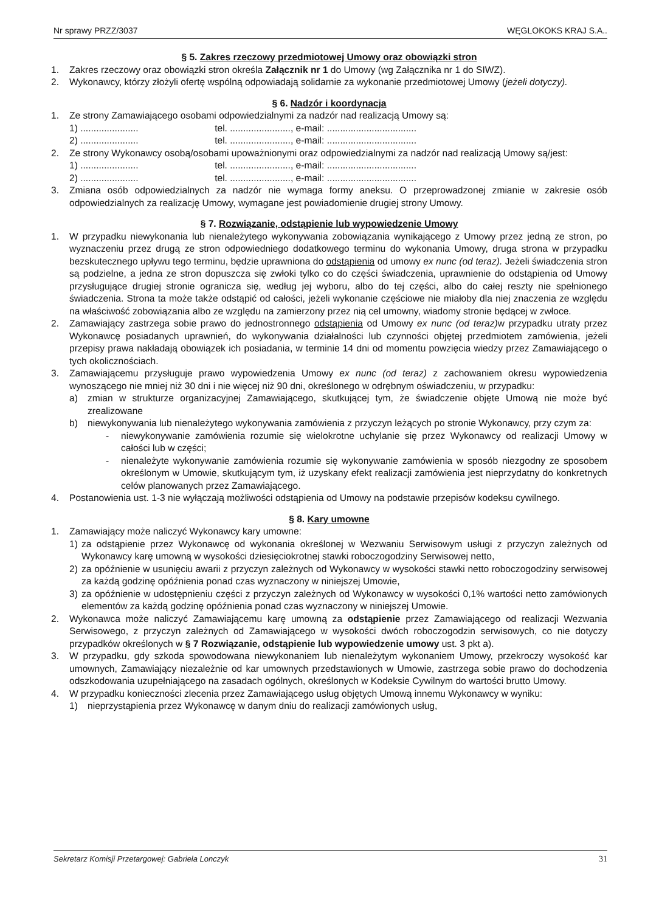Nr sprawy PRZZ/3037 WĘGLOKOKS KRAJ S.A..
§ 5. Zakres rzeczowy przedmiotowej Umowy oraz obowiązki stron
1. Zakres rzeczowy oraz obowiązki stron określa Załącznik nr 1 do Umowy (wg Załącznika nr 1 do SIWZ).
2. Wykonawcy, którzy złożyli ofertę wspólną odpowiadają solidarnie za wykonanie przedmiotowej Umowy (jeżeli dotyczy).
§ 6. Nadzór i koordynacja
1. Ze strony Zamawiającego osobami odpowiedzialnymi za nadzór nad realizacją Umowy są:
1) ...................... tel. ......................., e-mail: ..................................
2) ...................... tel. ......................., e-mail: ..................................
2. Ze strony Wykonawcy osobą/osobami upoważnionymi oraz odpowiedzialnymi za nadzór nad realizacją Umowy są/jest:
1) ...................... tel. ......................., e-mail: ..................................
2) ...................... tel. ......................., e-mail: ..................................
3. Zmiana osób odpowiedzialnych za nadzór nie wymaga formy aneksu. O przeprowadzonej zmianie w zakresie osób odpowiedzialnych za realizację Umowy, wymagane jest powiadomienie drugiej strony Umowy.
§ 7. Rozwiązanie, odstąpienie lub wypowiedzenie Umowy
1. W przypadku niewykonania lub nienależytego wykonywania zobowiązania wynikającego z Umowy przez jedną ze stron, po wyznaczeniu przez drugą ze stron odpowiedniego dodatkowego terminu do wykonania Umowy, druga strona w przypadku bezskutecznego upływu tego terminu, będzie uprawniona do odstąpienia od umowy ex nunc (od teraz). Jeżeli świadczenia stron są podzielne, a jedna ze stron dopuszcza się zwłoki tylko co do części świadczenia, uprawnienie do odstąpienia od Umowy przysługujące drugiej stronie ogranicza się, według jej wyboru, albo do tej części, albo do całej reszty nie spełnionego świadczenia. Strona ta może także odstąpić od całości, jeżeli wykonanie częściowe nie miałoby dla niej znaczenia ze względu na właściwość zobowiązania albo ze względu na zamierzony przez nią cel umowny, wiadomy stronie będącej w zwłoce.
2. Zamawiający zastrzega sobie prawo do jednostronnego odstąpienia od Umowy ex nunc (od teraz) w przypadku utraty przez Wykonawcę posiadanych uprawnień, do wykonywania działalności lub czynności objętej przedmiotem zamówienia, jeżeli przepisy prawa nakładają obowiązek ich posiadania, w terminie 14 dni od momentu powzięcia wiedzy przez Zamawiającego o tych okolicznościach.
3. Zamawiającemu przysługuje prawo wypowiedzenia Umowy ex nunc (od teraz) z zachowaniem okresu wypowiedzenia wynoszącego nie mniej niż 30 dni i nie więcej niż 90 dni, określonego w odrębnym oświadczeniu, w przypadku:
a) zmian w strukturze organizacyjnej Zamawiającego, skutkującej tym, że świadczenie objęte Umową nie może być zrealizowane
b) niewykonywania lub nienależytego wykonywania zamówienia z przyczyn leżących po stronie Wykonawcy, przy czym za:
- niewykonywanie zamówienia rozumie się wielokrotne uchylanie się przez Wykonawcy od realizacji Umowy w całości lub w części;
- nienależyte wykonywanie zamówienia rozumie się wykonywanie zamówienia w sposób niezgodny ze sposobem określonym w Umowie, skutkującym tym, iż uzyskany efekt realizacji zamówienia jest nieprzydatny do konkretnych celów planowanych przez Zamawiającego.
4. Postanowienia ust. 1-3 nie wyłączają możliwości odstąpienia od Umowy na podstawie przepisów kodeksu cywilnego.
§ 8. Kary umowne
1. Zamawiający może naliczyć Wykonawcy kary umowne:
1) za odstąpienie przez Wykonawcę od wykonania określonej w Wezwaniu Serwisowym usługi z przyczyn zależnych od Wykonawcy karę umowną w wysokości dziesięciokrotnej stawki roboczogodziny Serwisowej netto,
2) za opóźnienie w usunięciu awarii z przyczyn zależnych od Wykonawcy w wysokości stawki netto roboczogodziny serwisowej za każdą godzinę opóźnienia ponad czas wyznaczony w niniejszej Umowie,
3) za opóźnienie w udostępnieniu części z przyczyn zależnych od Wykonawcy w wysokości 0,1% wartości netto zamówionych elementów za każdą godzinę opóźnienia ponad czas wyznaczony w niniejszej Umowie.
2. Wykonawca może naliczyć Zamawiającemu karę umowną za odstąpienie przez Zamawiającego od realizacji Wezwania Serwisowego, z przyczyn zależnych od Zamawiającego w wysokości dwóch roboczogodzin serwisowych, co nie dotyczy przypadków określonych w § 7 Rozwiązanie, odstąpienie lub wypowiedzenie umowy ust. 3 pkt a).
3. W przypadku, gdy szkoda spowodowana niewykonaniem lub nienależytym wykonaniem Umowy, przekroczy wysokość kar umownych, Zamawiający niezależnie od kar umownych przedstawionych w Umowie, zastrzega sobie prawo do dochodzenia odszkodowania uzupełniającego na zasadach ogólnych, określonych w Kodeksie Cywilnym do wartości brutto Umowy.
4. W przypadku konieczności zlecenia przez Zamawiającego usług objętych Umową innemu Wykonawcy w wyniku:
1) nieprzystąpienia przez Wykonawcę w danym dniu do realizacji zamówionych usług,
Sekretarz Komisji Przetargowej: Gabriela Lonczyk 31